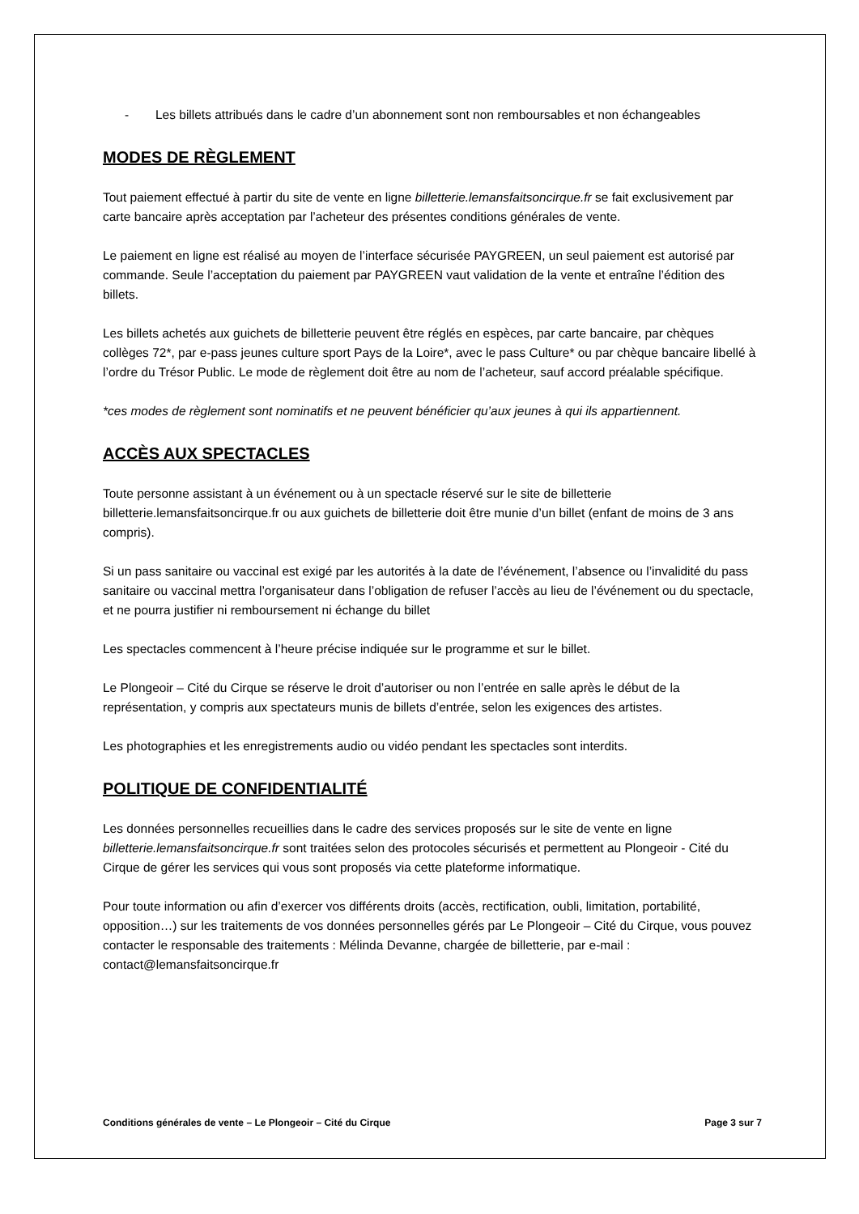- Les billets attribués dans le cadre d’un abonnement sont non remboursables et non échangeables
MODES DE RÈGLEMENT
Tout paiement effectué à partir du site de vente en ligne billetterie.lemansfaitsoncirque.fr se fait exclusivement par carte bancaire après acceptation par l’acheteur des présentes conditions générales de vente.
Le paiement en ligne est réalisé au moyen de l’interface sécurisée PAYGREEN, un seul paiement est autorisé par commande. Seule l’acceptation du paiement par PAYGREEN vaut validation de la vente et entraîne l’édition des billets.
Les billets achetés aux guichets de billetterie peuvent être réglés en espèces, par carte bancaire, par chèques collèges 72*, par e-pass jeunes culture sport Pays de la Loire*, avec le pass Culture* ou par chèque bancaire libellé à l’ordre du Trésor Public. Le mode de règlement doit être au nom de l’acheteur, sauf accord préalable spécifique.
*ces modes de règlement sont nominatifs et ne peuvent bénéficier qu’aux jeunes à qui ils appartiennent.
ACCÈS AUX SPECTACLES
Toute personne assistant à un événement ou à un spectacle réservé sur le site de billetterie billetterie.lemansfaitsoncirque.fr ou aux guichets de billetterie doit être munie d’un billet (enfant de moins de 3 ans compris).
Si un pass sanitaire ou vaccinal est exigé par les autorités à la date de l’événement, l’absence ou l’invalidité du pass sanitaire ou vaccinal mettra l’organisateur dans l’obligation de refuser l’accès au lieu de l’événement ou du spectacle, et ne pourra justifier ni remboursement ni échange du billet
Les spectacles commencent à l’heure précise indiquée sur le programme et sur le billet.
Le Plongeoir – Cité du Cirque se réserve le droit d’autoriser ou non l’entrée en salle après le début de la représentation, y compris aux spectateurs munis de billets d’entrée, selon les exigences des artistes.
Les photographies et les enregistrements audio ou vidéo pendant les spectacles sont interdits.
POLITIQUE DE CONFIDENTIALITÉ
Les données personnelles recueillies dans le cadre des services proposés sur le site de vente en ligne billetterie.lemansfaitsoncirque.fr sont traitées selon des protocoles sécurisés et permettent au Plongeoir - Cité du Cirque de gérer les services qui vous sont proposés via cette plateforme informatique.
Pour toute information ou afin d’exercer vos différents droits (accès, rectification, oubli, limitation, portabilité, opposition…) sur les traitements de vos données personnelles gérés par Le Plongeoir – Cité du Cirque, vous pouvez contacter le responsable des traitements : Mélinda Devanne, chargée de billetterie, par e-mail : contact@lemansfaitsoncirque.fr
Conditions générales de vente – Le Plongeoir – Cité du Cirque Page 3 sur 7